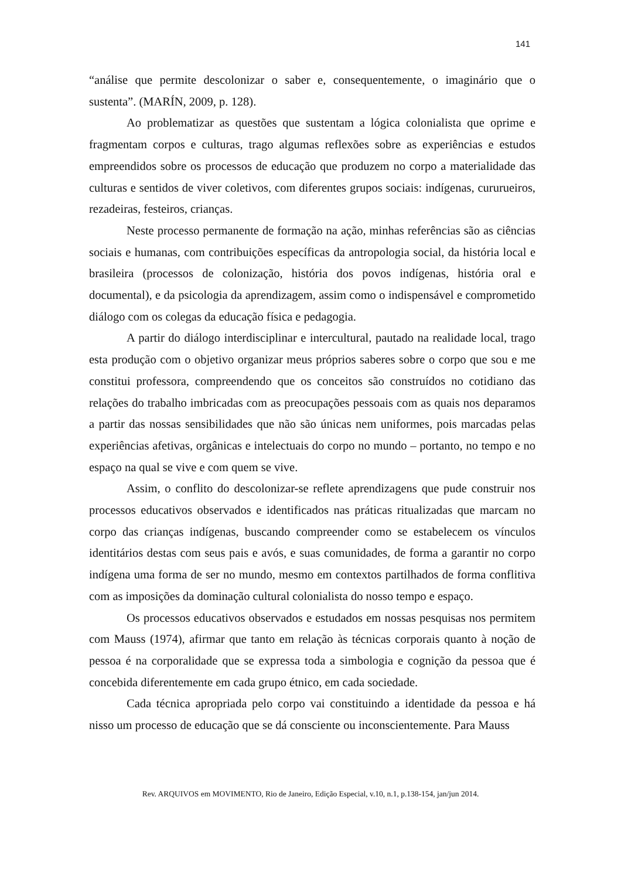141
“análise que permite descolonizar o saber e, consequentemente, o imaginário que o sustenta”. (MARÍN, 2009, p. 128).
Ao problematizar as questões que sustentam a lógica colonialista que oprime e fragmentam corpos e culturas, trago algumas reflexões sobre as experiências e estudos empreendidos sobre os processos de educação que produzem no corpo a materialidade das culturas e sentidos de viver coletivos, com diferentes grupos sociais: indígenas, cururueiros, rezadeiras, festeiros, crianças.
Neste processo permanente de formação na ação, minhas referências são as ciências sociais e humanas, com contribuições específicas da antropologia social, da história local e brasileira (processos de colonização, história dos povos indígenas, história oral e documental), e da psicologia da aprendizagem, assim como o indispensável e comprometido diálogo com os colegas da educação física e pedagogia.
A partir do diálogo interdisciplinar e intercultural, pautado na realidade local, trago esta produção com o objetivo organizar meus próprios saberes sobre o corpo que sou e me constitui professora, compreendendo que os conceitos são construídos no cotidiano das relações do trabalho imbricadas com as preocupações pessoais com as quais nos deparamos a partir das nossas sensibilidades que não são únicas nem uniformes, pois marcadas pelas experiências afetivas, orgânicas e intelectuais do corpo no mundo – portanto, no tempo e no espaço na qual se vive e com quem se vive.
Assim, o conflito do descolonizar-se reflete aprendizagens que pude construir nos processos educativos observados e identificados nas práticas ritualizadas que marcam no corpo das crianças indígenas, buscando compreender como se estabelecem os vínculos identitários destas com seus pais e avós, e suas comunidades, de forma a garantir no corpo indígena uma forma de ser no mundo, mesmo em contextos partilhados de forma conflitiva com as imposições da dominação cultural colonialista do nosso tempo e espaço.
Os processos educativos observados e estudados em nossas pesquisas nos permitem com Mauss (1974), afirmar que tanto em relação às técnicas corporais quanto à noção de pessoa é na corporalidade que se expressa toda a simbologia e cognição da pessoa que é concebida diferentemente em cada grupo étnico, em cada sociedade.
Cada técnica apropriada pelo corpo vai constituindo a identidade da pessoa e há nisso um processo de educação que se dá consciente ou inconscientemente. Para Mauss
Rev. ARQUIVOS em MOVIMENTO, Rio de Janeiro, Edição Especial, v.10, n.1, p.138-154, jan/jun 2014.